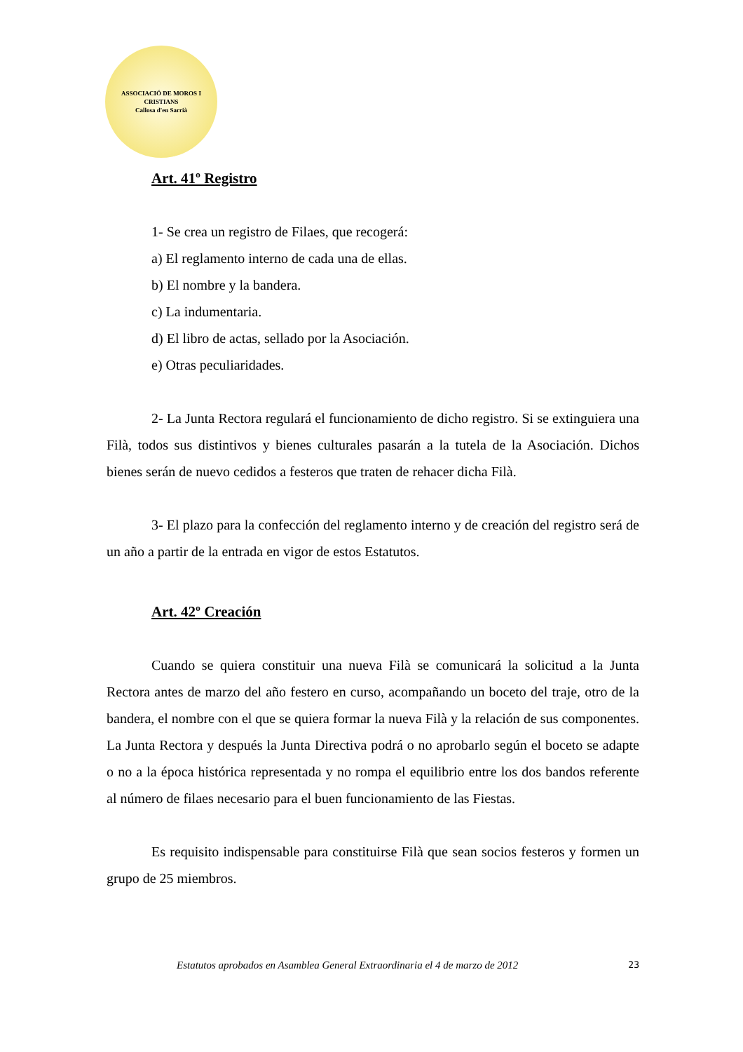ASSOCIACIÓ DE MOROS I CRISTIANS
Callosa d'en Sarrià
Art. 41º Registro
1- Se crea un registro de Filaes, que recogerá:
a) El reglamento interno de cada una de ellas.
b) El nombre y la bandera.
c) La indumentaria.
d) El libro de actas, sellado por la Asociación.
e) Otras peculiaridades.
2- La Junta Rectora regulará el funcionamiento de dicho registro. Si se extinguiera una Filà, todos sus distintivos y bienes culturales pasarán a la tutela de la Asociación. Dichos bienes serán de nuevo cedidos a festeros que traten de rehacer dicha Filà.
3- El plazo para la confección del reglamento interno y de creación del registro será de un año a partir de la entrada en vigor de estos Estatutos.
Art. 42º Creación
Cuando se quiera constituir una nueva Filà se comunicará la solicitud a la Junta Rectora antes de marzo del año festero en curso, acompañando un boceto del traje, otro de la bandera, el nombre con el que se quiera formar la nueva Filà y la relación de sus componentes. La Junta Rectora y después la Junta Directiva podrá o no aprobarlo según el boceto se adapte o no a la época histórica representada y no rompa el equilibrio entre los dos bandos referente al número de filaes necesario para el buen funcionamiento de las Fiestas.
Es requisito indispensable para constituirse Filà que sean socios festeros y formen un grupo de 25 miembros.
Estatutos aprobados en Asamblea General Extraordinaria el 4 de marzo de 2012 23